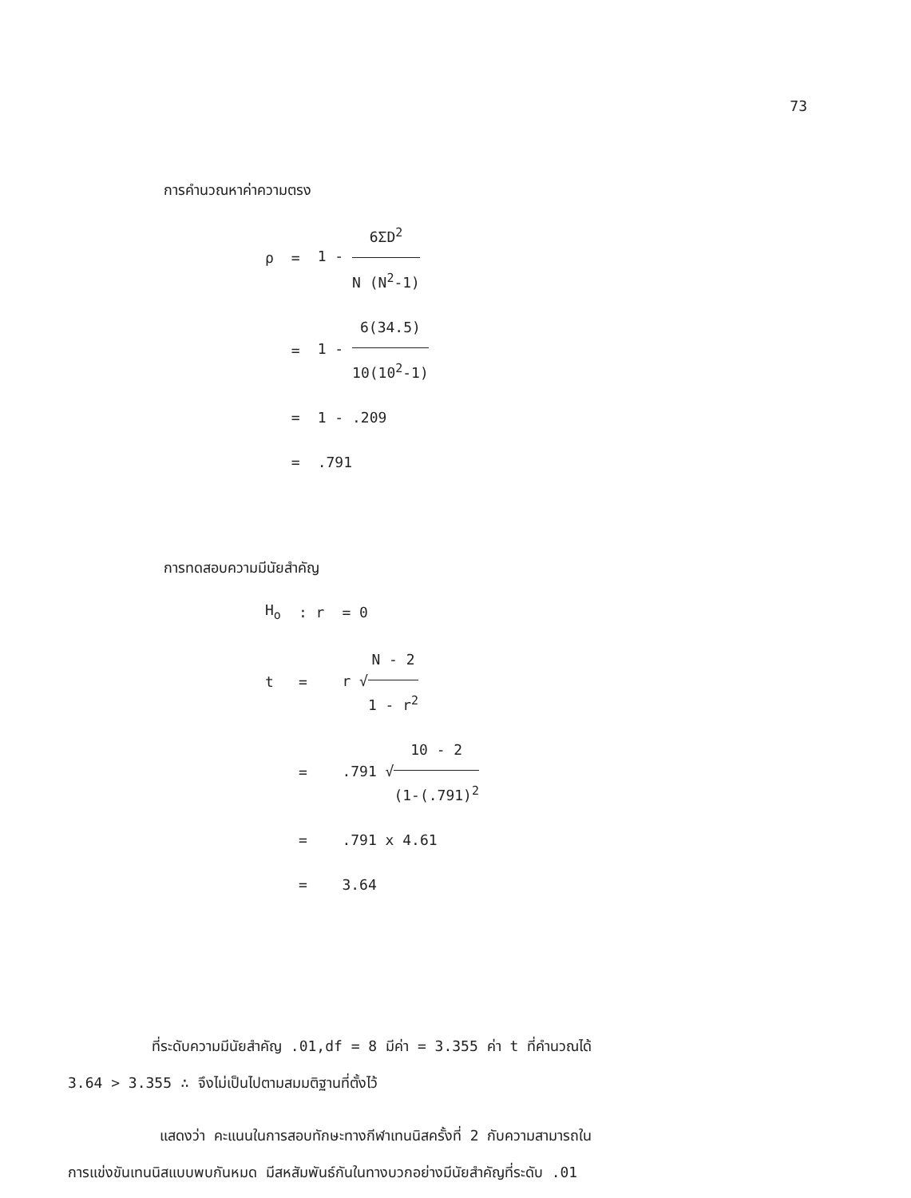73
การคำนวณหาค่าความตรง
| ρ | = | 1 - 6ΣD<sup>2</sup> N (N<sup>2</sup>-1) |
| | = | 1 - 6(34.5) 10(10<sup>2</sup>-1) |
| | = | 1 - .209 |
| | = | .791 |
การทดสอบความมีนัยสำคัญ
| H<sub>o</sub> | : r | = 0 |
| t | = | r √ N - 2 1 - r<sup>2</sup> |
| | = | .791 √ 10 - 2 (1-(.791)<sup>2</sup> |
| | = | .791 x 4.61 |
| | = | 3.64 |
ที่ระดับความมีนัยสำคัญ .01,df = 8 มีค่า = 3.355 ค่า t ที่คำนวณได้
3.64 > 3.355 ∴ จึงไม่เป็นไปตามสมมติฐานที่ตั้งไว้
แสดงว่า คะแนนในการสอบทักษะทางกีฬาเทนนิสครั้งที่ 2 กับความสามารถใน
การแข่งขันเทนนิสแบบพบกันหมด มีสหสัมพันธ์กันในทางบวกอย่างมีนัยสำคัญที่ระดับ .01